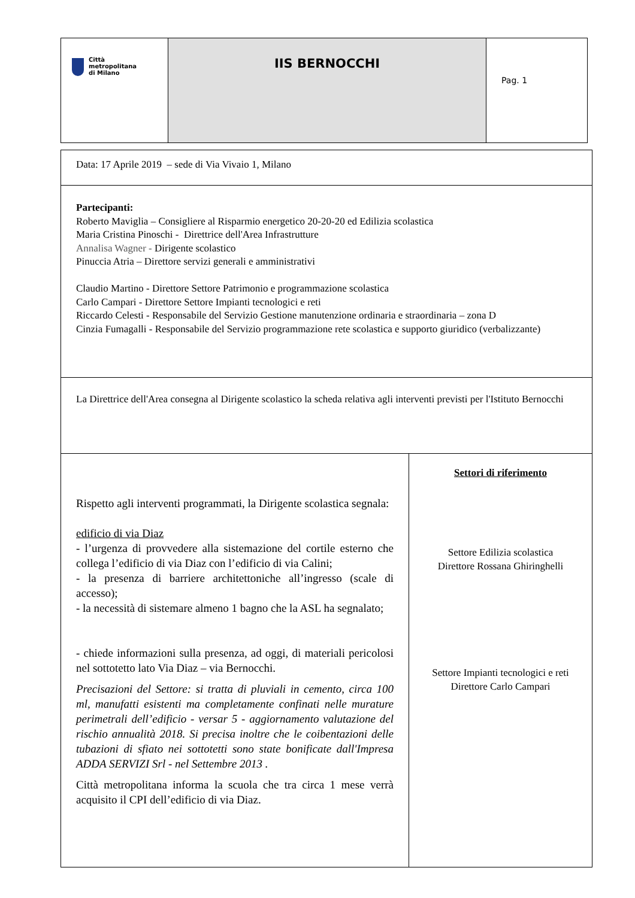| Città metropolitana di Milano | IIS BERNOCCHI | Pag. 1 |
| Data: 17 Aprile 2019 – sede di Via Vivaio 1, Milano | |
| Partecipanti: Roberto Maviglia – Consigliere al Risparmio energetico 20-20-20 ed Edilizia scolastica Maria Cristina Pinoschi - Direttrice dell'Area Infrastrutture Annalisa Wagner - Dirigente scolastico Pinuccia Atria – Direttore servizi generali e amministrativi Claudio Martino - Direttore Settore Patrimonio e programmazione scolastica Carlo Campari - Direttore Settore Impianti tecnologici e reti Riccardo Celesti - Responsabile del Servizio Gestione manutenzione ordinaria e straordinaria – zona D Cinzia Fumagalli - Responsabile del Servizio programmazione rete scolastica e supporto giuridico (verbalizzante) | |
| La Direttrice dell'Area consegna al Dirigente scolastico la scheda relativa agli interventi previsti per l'Istituto Bernocchi | |
| Rispetto agli interventi programmati, la Dirigente scolastica segnala: edificio di via Diaz - l’urgenza di provvedere alla sistemazione del cortile esterno che collega l’edificio di via Diaz con l’edificio di via Calini; - la presenza di barriere architettoniche all’ingresso (scale di accesso); - la necessità di sistemare almeno 1 bagno che la ASL ha segnalato; - chiede informazioni sulla presenza, ad oggi, di materiali pericolosi nel sottotetto lato Via Diaz – via Bernocchi. Precisazioni del Settore: si tratta di pluviali in cemento, circa 100 ml, manufatti esistenti ma completamente confinati nelle murature perimetrali dell’edificio - versar 5 - aggiornamento valutazione del rischio annualità 2018. Si precisa inoltre che le coibentazioni delle tubazioni di sfiato nei sottotetti sono state bonificate dall'Impresa ADDA SERVIZI Srl - nel Settembre 2013 . Città metropolitana informa la scuola che tra circa 1 mese verrà acquisito il CPI dell’edificio di via Diaz. | Settori di riferimento Settore Edilizia scolastica Direttore Rossana Ghiringhelli Settore Impianti tecnologici e reti Direttore Carlo Campari |